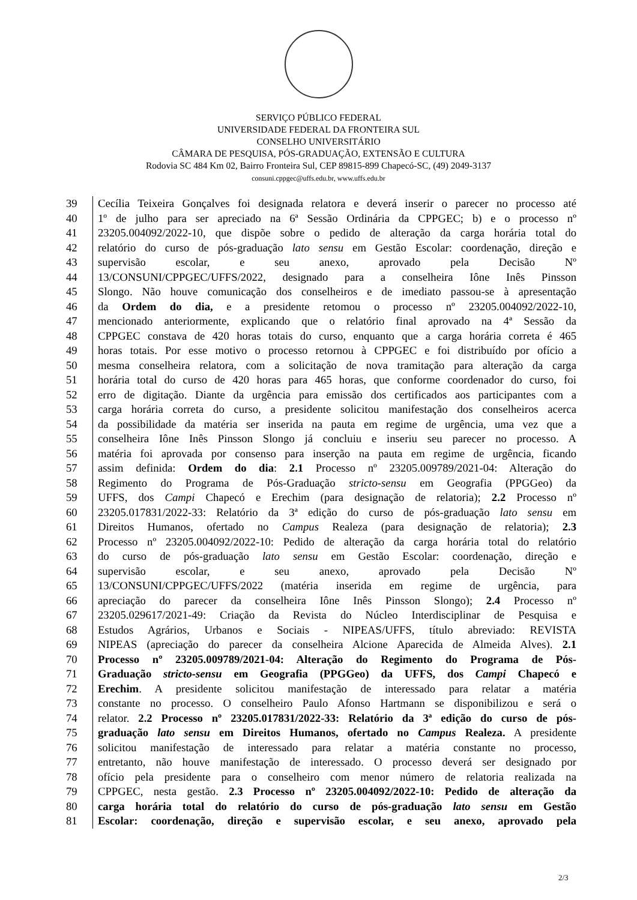SERVIÇO PÚBLICO FEDERAL
UNIVERSIDADE FEDERAL DA FRONTEIRA SUL
CONSELHO UNIVERSITÁRIO
CÂMARA DE PESQUISA, PÓS-GRADUAÇÃO, EXTENSÃO E CULTURA
Rodovia SC 484 Km 02, Bairro Fronteira Sul, CEP 89815-899 Chapecó-SC, (49) 2049-3137
consuni.cppgec@uffs.edu.br, www.uffs.edu.br
| 39 | Cecília Teixeira Gonçalves foi designada relatora e deverá inserir o parecer no processo até |
| 40 | 1º de julho para ser apreciado na 6ª Sessão Ordinária da CPPGEC; b) e o processo nº |
| 41 | 23205.004092/2022-10, que dispõe sobre o pedido de alteração da carga horária total do |
| 42 | relatório do curso de pós-graduação lato sensu em Gestão Escolar: coordenação, direção e |
| 43 | supervisão escolar, e seu anexo, aprovado pela Decisão Nº |
| 44 | 13/CONSUNI/CPPGEC/UFFS/2022, designado para a conselheira Iône Inês Pinsson |
| 45 | Slongo. Não houve comunicação dos conselheiros e de imediato passou-se à apresentação |
| 46 | da Ordem do dia, e a presidente retomou o processo nº 23205.004092/2022-10, |
| 47 | mencionado anteriormente, explicando que o relatório final aprovado na 4ª Sessão da |
| 48 | CPPGEC constava de 420 horas totais do curso, enquanto que a carga horária correta é 465 |
| 49 | horas totais. Por esse motivo o processo retornou à CPPGEC e foi distribuído por ofício a |
| 50 | mesma conselheira relatora, com a solicitação de nova tramitação para alteração da carga |
| 51 | horária total do curso de 420 horas para 465 horas, que conforme coordenador do curso, foi |
| 52 | erro de digitação. Diante da urgência para emissão dos certificados aos participantes com a |
| 53 | carga horária correta do curso, a presidente solicitou manifestação dos conselheiros acerca |
| 54 | da possibilidade da matéria ser inserida na pauta em regime de urgência, uma vez que a |
| 55 | conselheira Iône Inês Pinsson Slongo já concluiu e inseriu seu parecer no processo. A |
| 56 | matéria foi aprovada por consenso para inserção na pauta em regime de urgência, ficando |
| 57 | assim definida: Ordem do dia : 2.1 Processo nº 23205.009789/2021-04: Alteração do |
| 58 | Regimento do Programa de Pós-Graduação stricto-sensu em Geografia (PPGGeo) da |
| 59 | UFFS, dos Campi Chapecó e Erechim (para designação de relatoria); 2.2 Processo nº |
| 60 | 23205.017831/2022-33: Relatório da 3ª edição do curso de pós-graduação lato sensu em |
| 61 | Direitos Humanos, ofertado no Campus Realeza (para designação de relatoria); 2.3 |
| 62 | Processo nº 23205.004092/2022-10: Pedido de alteração da carga horária total do relatório |
| 63 | do curso de pós-graduação lato sensu em Gestão Escolar: coordenação, direção e |
| 64 | supervisão escolar, e seu anexo, aprovado pela Decisão Nº |
| 65 | 13/CONSUNI/CPPGEC/UFFS/2022 (matéria inserida em regime de urgência, para |
| 66 | apreciação do parecer da conselheira Iône Inês Pinsson Slongo); 2.4 Processo nº |
| 67 | 23205.029617/2021-49: Criação da Revista do Núcleo Interdisciplinar de Pesquisa e |
| 68 | Estudos Agrários, Urbanos e Sociais - NIPEAS/UFFS, título abreviado: REVISTA |
| 69 | NIPEAS (apreciação do parecer da conselheira Alcione Aparecida de Almeida Alves). 2.1 |
| 70 | Processo nº 23205.009789/2021-04: Alteração do Regimento do Programa de Pós- |
| 71 | Graduação stricto-sensu em Geografia (PPGGeo) da UFFS, dos Campi Chapecó e |
| 72 | Erechim . A presidente solicitou manifestação de interessado para relatar a matéria |
| 73 | constante no processo. O conselheiro Paulo Afonso Hartmann se disponibilizou e será o |
| 74 | relator. 2.2 Processo nº 23205.017831/2022-33: Relatório da 3ª edição do curso de pós- |
| 75 | graduação lato sensu em Direitos Humanos, ofertado no Campus Realeza. A presidente |
| 76 | solicitou manifestação de interessado para relatar a matéria constante no processo, |
| 77 | entretanto, não houve manifestação de interessado. O processo deverá ser designado por |
| 78 | ofício pela presidente para o conselheiro com menor número de relatoria realizada na |
| 79 | CPPGEC, nesta gestão. 2.3 Processo nº 23205.004092/2022-10: Pedido de alteração da |
| 80 | carga horária total do relatório do curso de pós-graduação lato sensu em Gestão |
| 81 | Escolar: coordenação, direção e supervisão escolar, e seu anexo, aprovado pela |
2/3